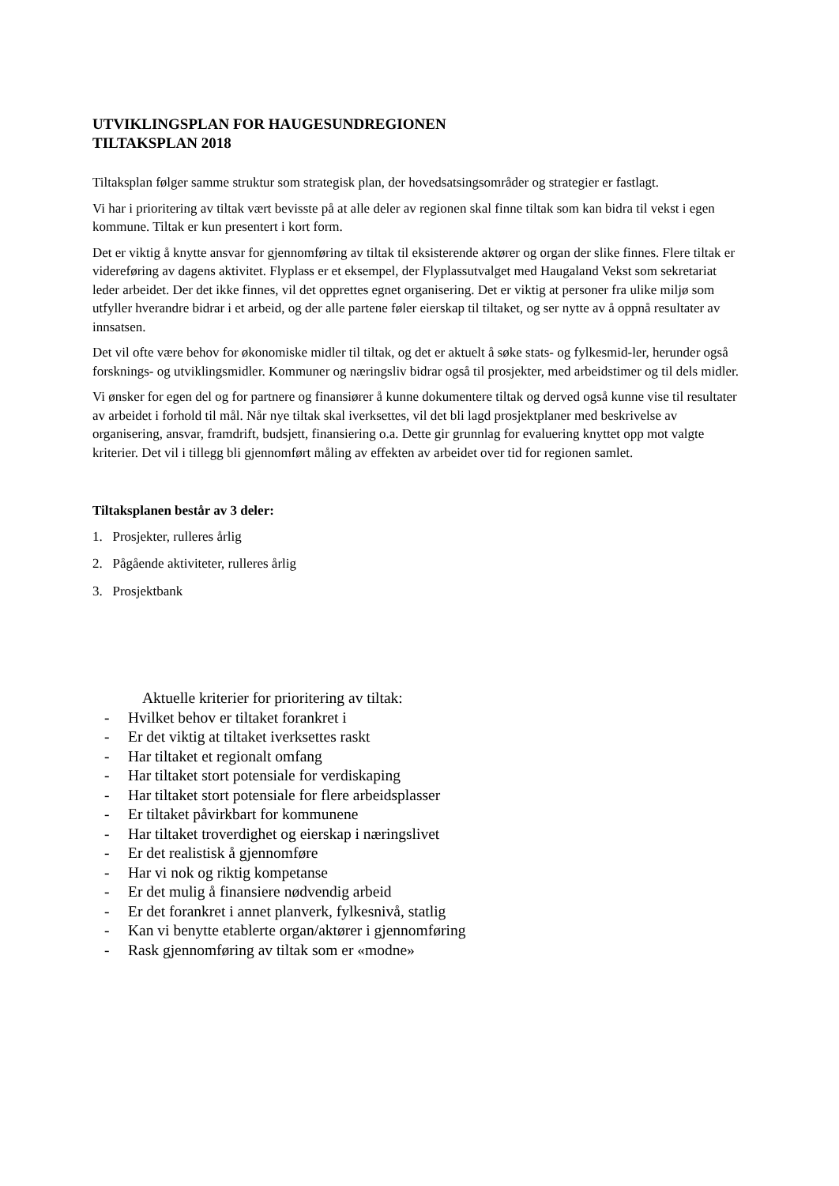UTVIKLINGSPLAN FOR HAUGESUNDREGIONEN
TILTAKSPLAN 2018
Tiltaksplan følger samme struktur som strategisk plan, der hovedsatsingsområder og strategier er fastlagt.
Vi har i prioritering av tiltak vært bevisste på at alle deler av regionen skal finne tiltak som kan bidra til vekst i egen kommune. Tiltak er kun presentert i kort form.
Det er viktig å knytte ansvar for gjennomføring av tiltak til eksisterende aktører og organ der slike finnes. Flere tiltak er videreføring av dagens aktivitet. Flyplass er et eksempel, der Flyplassutvalget med Haugaland Vekst som sekretariat leder arbeidet. Der det ikke finnes, vil det opprettes egnet organisering. Det er viktig at personer fra ulike miljø som utfyller hverandre bidrar i et arbeid, og der alle partene føler eierskap til tiltaket, og ser nytte av å oppnå resultater av innsatsen.
Det vil ofte være behov for økonomiske midler til tiltak, og det er aktuelt å søke stats- og fylkesmid-ler, herunder også forsknings- og utviklingsmidler. Kommuner og næringsliv bidrar også til prosjekter, med arbeidstimer og til dels midler.
Vi ønsker for egen del og for partnere og finansiører å kunne dokumentere tiltak og derved også kunne vise til resultater av arbeidet i forhold til mål. Når nye tiltak skal iverksettes, vil det bli lagd prosjektplaner med beskrivelse av organisering, ansvar, framdrift, budsjett, finansiering o.a. Dette gir grunnlag for evaluering knyttet opp mot valgte kriterier. Det vil i tillegg bli gjennomført måling av effekten av arbeidet over tid for regionen samlet.
Tiltaksplanen består av 3 deler:
1. Prosjekter, rulleres årlig
2. Pågående aktiviteter, rulleres årlig
3. Prosjektbank
Aktuelle kriterier for prioritering av tiltak:
- Hvilket behov er tiltaket forankret i
- Er det viktig at tiltaket iverksettes raskt
- Har tiltaket et regionalt omfang
- Har tiltaket stort potensiale for verdiskaping
- Har tiltaket stort potensiale for flere arbeidsplasser
- Er tiltaket påvirkbart for kommunene
- Har tiltaket troverdighet og eierskap i næringslivet
- Er det realistisk å gjennomføre
- Har vi nok og riktig kompetanse
- Er det mulig å finansiere nødvendig arbeid
- Er det forankret i annet planverk, fylkesnivå, statlig
- Kan vi benytte etablerte organ/aktører i gjennomføring
- Rask gjennomføring av tiltak som er «modne»